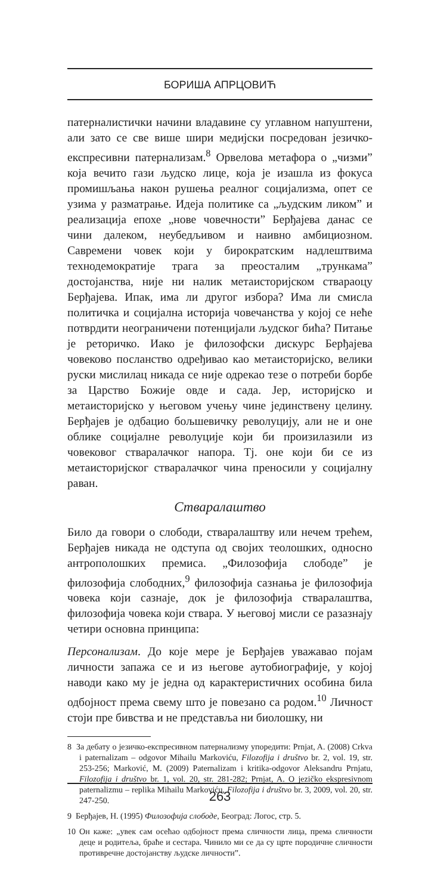БОРИША АПРЦОВИЋ
патерналистички начини владавине су углавном напуштени, али зато се све више шири медијски посредован језичко-експресивни патернализам.<sup>8</sup> Орвелова метафора о „чизми” која вечито гази људско лице, која је изашла из фокуса промишљања након рушења реалног социјализма, опет се узима у разматрање. Идеја политике са „људским ликом” и реализација епохе „нове човечности” Берђајева данас се чини далеком, неубедљивом и наивно амбициозном. Савремени човек који у бирократским надлештвима технодемократије трага за преосталим „трункама” достојанства, није ни налик метаисторијском ствараоцу Берђајева. Ипак, има ли другог избора? Има ли смисла политичка и социјална историја човечанства у којој се неће потврдити неограничени потенцијали људског бића? Питање је реторичко. Иако је филозофски дискурс Берђајева човеково посланство одређивао као метаисторијско, велики руски мислилац никада се није одрекао тезе о потреби борбе за Царство Божије овде и сада. Јер, историјско и метаисторијско у његовом учењу чине јединствену целину. Берђајев је одбацио бољшевичку револуцију, али не и оне облике социјалне револуције који би произилазили из човековог стваралачког напора. Тј. оне који би се из метаисторијског стваралачког чина преносили у социјалну раван.
Стваралаштво
Било да говори о слободи, стваралаштву или нечем трећем, Берђајев никада не одступа од својих теолошких, односно антрополошких премиса. „Филозофија слободе” је филозофија слободних,<sup>9</sup> филозофија сазнања је филозофија човека који сазнаје, док је филозофија стваралаштва, филозофија човека који ствара. У његовој мисли се разазнају четири основна принципа:
Персонализам. До које мере је Берђајев уважавао појам личности запажа се и из његове аутобиографије, у којој наводи како му је једна од карактеристичних особина била одбојност према свему што је повезано са родом.<sup>10</sup> Личност стоји пре бивства и не представља ни биолошку, ни
8 За дебату о језичко-експресивном патернализму упоредити: Prnjat, A. (2008) Crkva i paternalizam – odgovor Mihailu Markoviću, Filozofija i društvo br. 2, vol. 19, str. 253-256; Marković, M. (2009) Paternalizam i kritika-odgovor Aleksandru Prnjatu, Filozofija i društvo br. 1, vol. 20, str. 281-282; Prnjat, A. O jezičko ekspresivnom paternalizmu – replika Mihailu Markoviću, Filozofija i društvo br. 3, 2009, vol. 20, str. 247-250.
9 Берђајев, Н. (1995) Филозофија слободе, Београд: Логос, стр. 5.
10 Он каже: „увек сам осећао одбојност према сличности лица, према сличности деце и родитеља, браће и сестара. Чинило ми се да су црте породичне сличности противречне достојанству људске личности”.
263